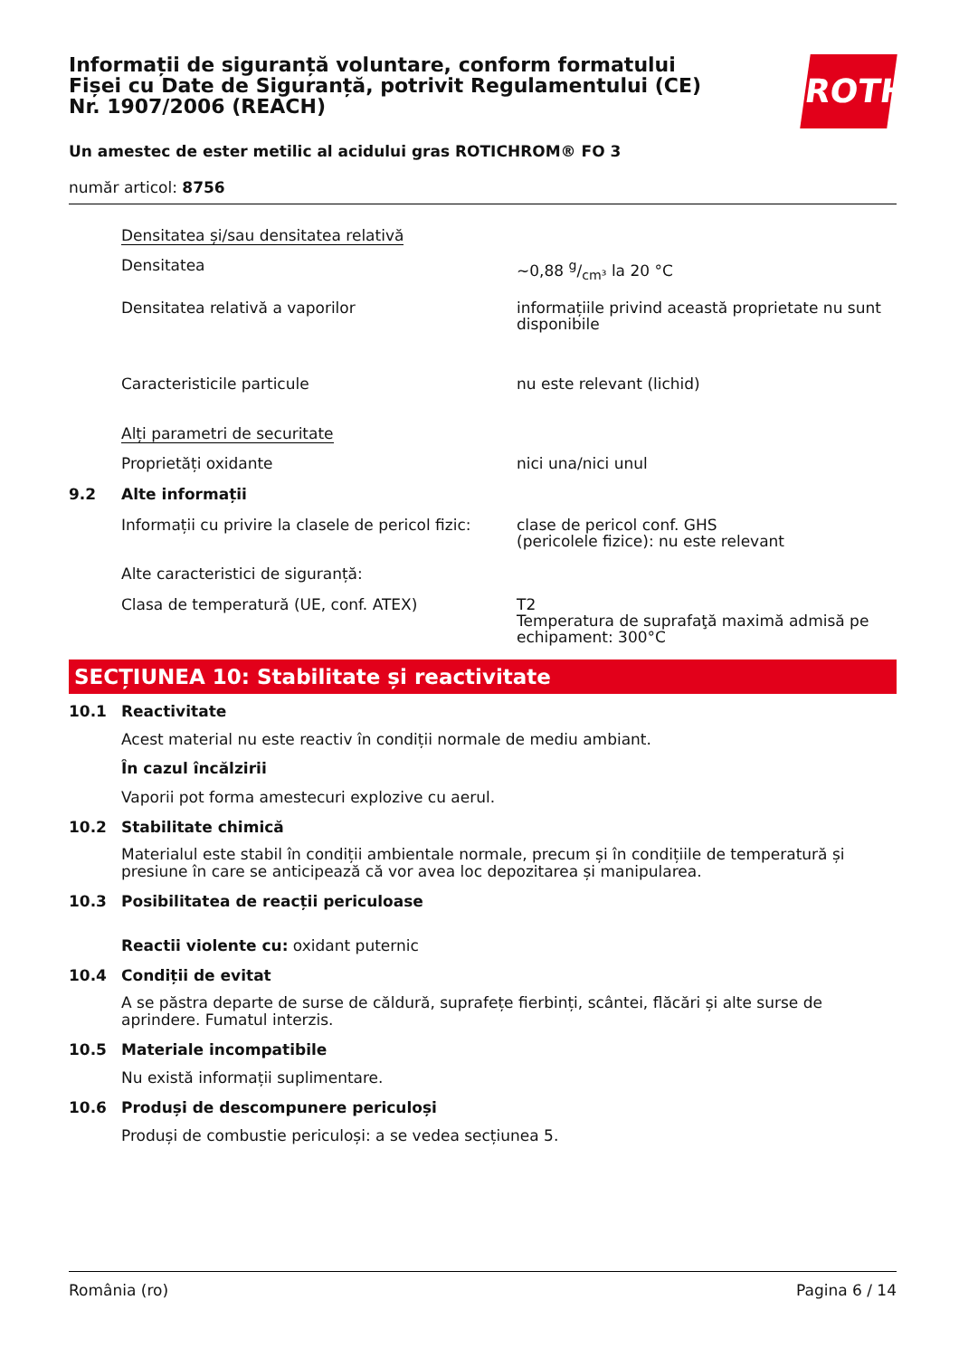Informații de siguranță voluntare, conform formatului Fișei cu Date de Siguranță, potrivit Regulamentului (CE) Nr. 1907/2006 (REACH)
Un amestec de ester metilic al acidului gras ROTICHROM® FO 3
număr articol: 8756
Densitatea și/sau densitatea relativă
Densitatea ~0,88 g/cm³ la 20 °C
Densitatea relativă a vaporilor informațiile privind această proprietate nu sunt disponibile
Caracteristicile particule nu este relevant (lichid)
Alți parametri de securitate
Proprietăți oxidante nici una/nici unul
9.2 Alte informații
Informații cu privire la clasele de pericol fizic:
clase de pericol conf. GHS
(pericolele fizice): nu este relevant
Alte caracteristici de siguranță:
Clasa de temperatură (UE, conf. ATEX) T2
Temperatura de suprafaţă maximă admisă pe echipament: 300°C
SECȚIUNEA 10: Stabilitate și reactivitate
10.1 Reactivitate
Acest material nu este reactiv în condiții normale de mediu ambiant.
În cazul încălzirii
Vaporii pot forma amestecuri explozive cu aerul.
10.2 Stabilitate chimică
Materialul este stabil în condiții ambientale normale, precum și în condițiile de temperatură și presiune în care se anticipează că vor avea loc depozitarea și manipularea.
10.3 Posibilitatea de reacții periculoase
Reactii violente cu: oxidant puternic
10.4 Condiții de evitat
A se păstra departe de surse de căldură, suprafețe fierbinți, scântei, flăcări și alte surse de aprindere. Fumatul interzis.
10.5 Materiale incompatibile
Nu există informații suplimentare.
10.6 Produși de descompunere periculoși
Produși de combustie periculoși: a se vedea secțiunea 5.
ROTH
România (ro) Pagina 6 / 14